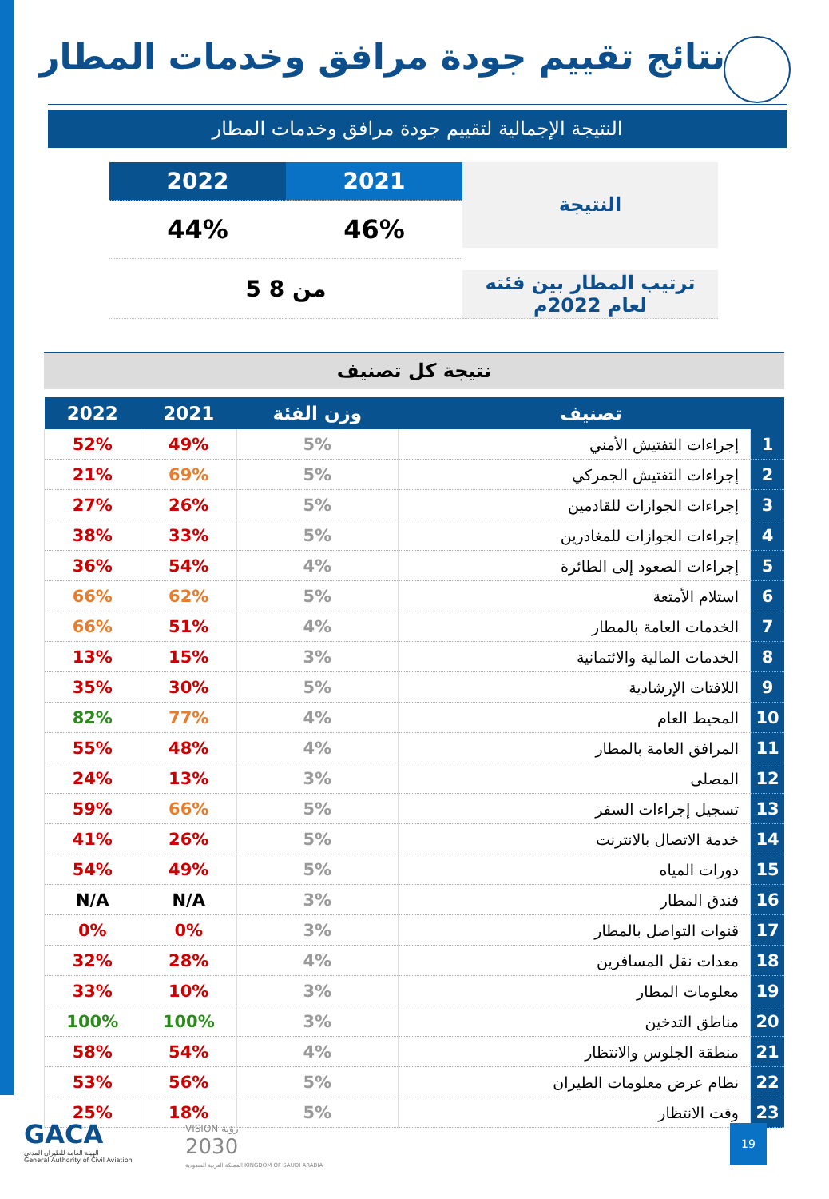نتائج تقييم جودة مرافق وخدمات المطار
النتيجة الإجمالية لتقييم جودة مرافق وخدمات المطار
| 2022 | 2021 | النتيجة |
| 44% | 46% | |
| 5 من 8 | | ترتيب المطار بين فئته لعام 2022م |
نتيجة كل تصنيف
| تصنيف | | وزن الفئة | 2021 | 2022 |
| --- | --- | --- | --- | --- |
| 1 | إجراءات التفتيش الأمني | 5% | 49% | 52% |
| 2 | إجراءات التفتيش الجمركي | 5% | 69% | 21% |
| 3 | إجراءات الجوازات للقادمين | 5% | 26% | 27% |
| 4 | إجراءات الجوازات للمغادرين | 5% | 33% | 38% |
| 5 | إجراءات الصعود إلى الطائرة | 4% | 54% | 36% |
| 6 | استلام الأمتعة | 5% | 62% | 66% |
| 7 | الخدمات العامة بالمطار | 4% | 51% | 66% |
| 8 | الخدمات المالية والائتمانية | 3% | 15% | 13% |
| 9 | اللافتات الإرشادية | 5% | 30% | 35% |
| 10 | المحيط العام | 4% | 77% | 82% |
| 11 | المرافق العامة بالمطار | 4% | 48% | 55% |
| 12 | المصلى | 3% | 13% | 24% |
| 13 | تسجيل إجراءات السفر | 5% | 66% | 59% |
| 14 | خدمة الاتصال بالانترنت | 5% | 26% | 41% |
| 15 | دورات المياه | 5% | 49% | 54% |
| 16 | فندق المطار | 3% | N/A | N/A |
| 17 | قنوات التواصل بالمطار | 3% | 0% | 0% |
| 18 | معدات نقل المسافرين | 4% | 28% | 32% |
| 19 | معلومات المطار | 3% | 10% | 33% |
| 20 | مناطق التدخين | 3% | 100% | 100% |
| 21 | منطقة الجلوس والانتظار | 4% | 54% | 58% |
| 22 | نظام عرض معلومات الطيران | 5% | 56% | 53% |
| 23 | وقت الانتظار | 5% | 18% | 25% |
GACA
الهيئة العامة للطيران المدني
General Authority of Civil Aviation
VISION رؤية
2030
المملكة العربية السعودية KINGDOM OF SAUDI ARABIA
19